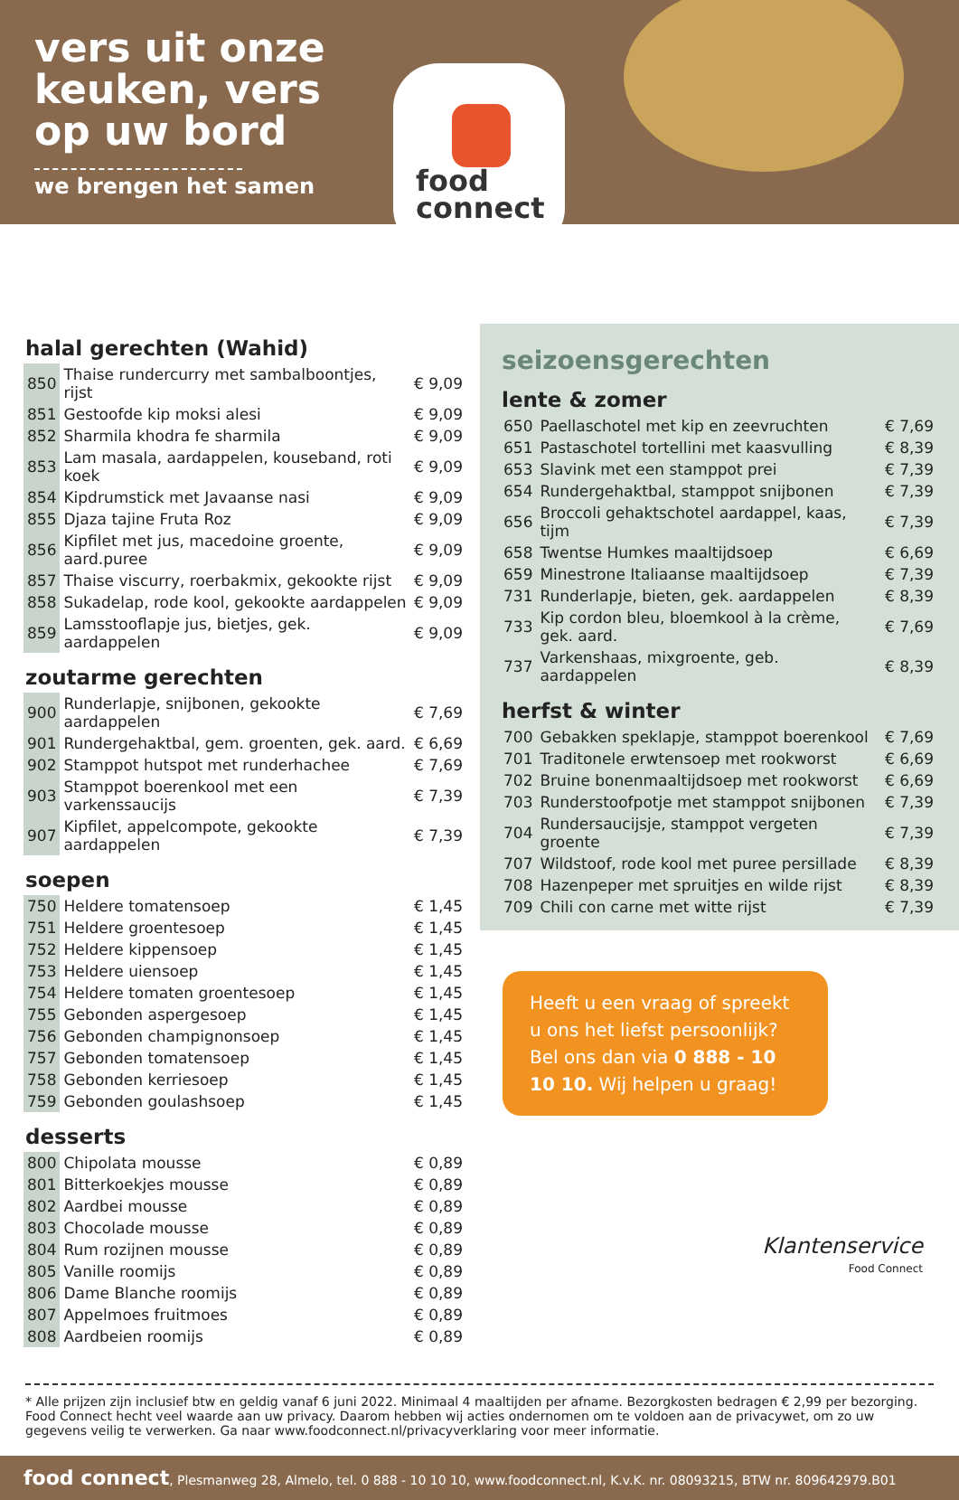vers uit onze keuken, vers op uw bord
we brengen het samen
food
connect
halal gerechten (Wahid)
| 850 | Thaise rundercurry met sambalboontjes, rijst | € 9,09 |
| 851 | Gestoofde kip moksi alesi | € 9,09 |
| 852 | Sharmila khodra fe sharmila | € 9,09 |
| 853 | Lam masala, aardappelen, kouseband, roti koek | € 9,09 |
| 854 | Kipdrumstick met Javaanse nasi | € 9,09 |
| 855 | Djaza tajine Fruta Roz | € 9,09 |
| 856 | Kipfilet met jus, macedoine groente, aard.puree | € 9,09 |
| 857 | Thaise viscurry, roerbakmix, gekookte rijst | € 9,09 |
| 858 | Sukadelap, rode kool, gekookte aardappelen | € 9,09 |
| 859 | Lamsstooflapje jus, bietjes, gek. aardappelen | € 9,09 |
zoutarme gerechten
| 900 | Runderlapje, snijbonen, gekookte aardappelen | € 7,69 |
| 901 | Rundergehaktbal, gem. groenten, gek. aard. | € 6,69 |
| 902 | Stamppot hutspot met runderhachee | € 7,69 |
| 903 | Stamppot boerenkool met een varkenssaucijs | € 7,39 |
| 907 | Kipfilet, appelcompote, gekookte aardappelen | € 7,39 |
soepen
| 750 | Heldere tomatensoep | € 1,45 |
| 751 | Heldere groentesoep | € 1,45 |
| 752 | Heldere kippensoep | € 1,45 |
| 753 | Heldere uiensoep | € 1,45 |
| 754 | Heldere tomaten groentesoep | € 1,45 |
| 755 | Gebonden aspergesoep | € 1,45 |
| 756 | Gebonden champignonsoep | € 1,45 |
| 757 | Gebonden tomatensoep | € 1,45 |
| 758 | Gebonden kerriesoep | € 1,45 |
| 759 | Gebonden goulashsoep | € 1,45 |
desserts
| 800 | Chipolata mousse | € 0,89 |
| 801 | Bitterkoekjes mousse | € 0,89 |
| 802 | Aardbei mousse | € 0,89 |
| 803 | Chocolade mousse | € 0,89 |
| 804 | Rum rozijnen mousse | € 0,89 |
| 805 | Vanille roomijs | € 0,89 |
| 806 | Dame Blanche roomijs | € 0,89 |
| 807 | Appelmoes fruitmoes | € 0,89 |
| 808 | Aardbeien roomijs | € 0,89 |
seizoensgerechten
lente & zomer
| 650 | Paellaschotel met kip en zeevruchten | € 7,69 |
| 651 | Pastaschotel tortellini met kaasvulling | € 8,39 |
| 653 | Slavink met een stamppot prei | € 7,39 |
| 654 | Rundergehaktbal, stamppot snijbonen | € 7,39 |
| 656 | Broccoli gehaktschotel aardappel, kaas, tijm | € 7,39 |
| 658 | Twentse Humkes maaltijdsoep | € 6,69 |
| 659 | Minestrone Italiaanse maaltijdsoep | € 7,39 |
| 731 | Runderlapje, bieten, gek. aardappelen | € 8,39 |
| 733 | Kip cordon bleu, bloemkool à la crème, gek. aard. | € 7,69 |
| 737 | Varkenshaas, mixgroente, geb. aardappelen | € 8,39 |
herfst & winter
| 700 | Gebakken speklapje, stamppot boerenkool | € 7,69 |
| 701 | Traditonele erwtensoep met rookworst | € 6,69 |
| 702 | Bruine bonenmaaltijdsoep met rookworst | € 6,69 |
| 703 | Runderstoofpotje met stamppot snijbonen | € 7,39 |
| 704 | Rundersaucijsje, stamppot vergeten groente | € 7,39 |
| 707 | Wildstoof, rode kool met puree persillade | € 8,39 |
| 708 | Hazenpeper met spruitjes en wilde rijst | € 8,39 |
| 709 | Chili con carne met witte rijst | € 7,39 |
Heeft u een vraag of spreekt u ons het liefst persoonlijk? Bel ons dan via 0 888 - 10 10 10. Wij helpen u graag!
Klantenservice
Food Connect
* Alle prijzen zijn inclusief btw en geldig vanaf 6 juni 2022. Minimaal 4 maaltijden per afname. Bezorgkosten bedragen € 2,99 per bezorging. Food Connect hecht veel waarde aan uw privacy. Daarom hebben wij acties ondernomen om te voldoen aan de privacywet, om zo uw gegevens veilig te verwerken. Ga naar www.foodconnect.nl/privacyverklaring voor meer informatie.
food connect, Plesmanweg 28, Almelo, tel. 0 888 - 10 10 10, www.foodconnect.nl, K.v.K. nr. 08093215, BTW nr. 809642979.B01